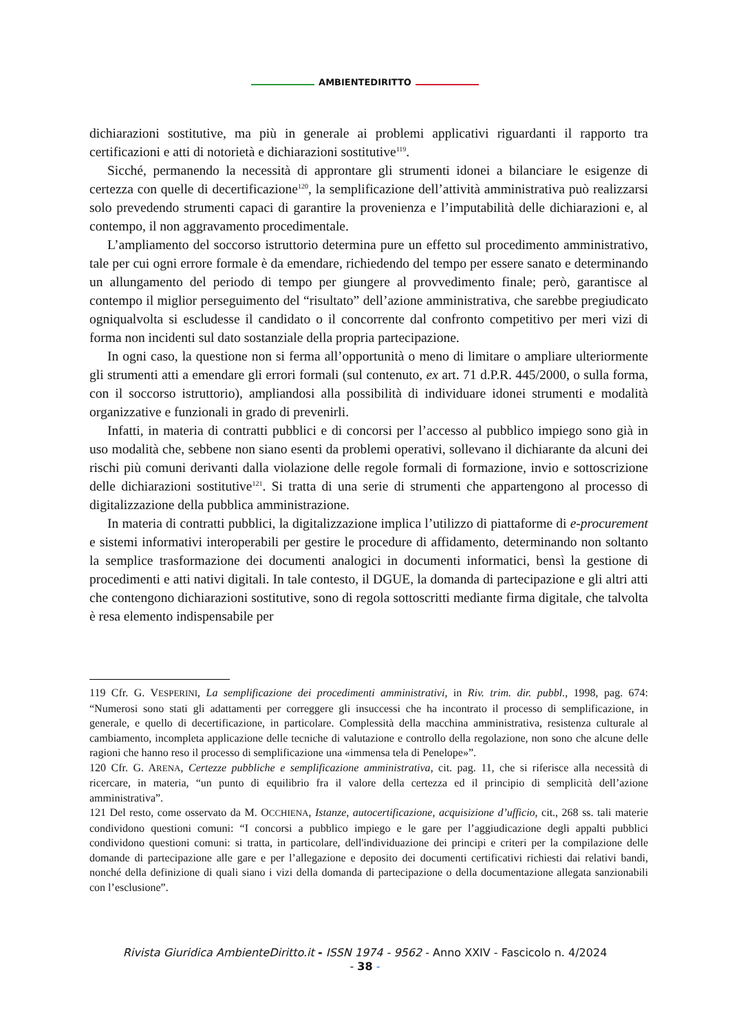AMBIENTEDIRITTO
dichiarazioni sostitutive, ma più in generale ai problemi applicativi riguardanti il rapporto tra certificazioni e atti di notorietà e dichiarazioni sostitutive<sup>119</sup>.
Sicché, permanendo la necessità di approntare gli strumenti idonei a bilanciare le esigenze di certezza con quelle di decertificazione<sup>120</sup>, la semplificazione dell’attività amministrativa può realizzarsi solo prevedendo strumenti capaci di garantire la provenienza e l’imputabilità delle dichiarazioni e, al contempo, il non aggravamento procedimentale.
L’ampliamento del soccorso istruttorio determina pure un effetto sul procedimento amministrativo, tale per cui ogni errore formale è da emendare, richiedendo del tempo per essere sanato e determinando un allungamento del periodo di tempo per giungere al provvedimento finale; però, garantisce al contempo il miglior perseguimento del “risultato” dell’azione amministrativa, che sarebbe pregiudicato ogniqualvolta si escludesse il candidato o il concorrente dal confronto competitivo per meri vizi di forma non incidenti sul dato sostanziale della propria partecipazione.
In ogni caso, la questione non si ferma all’opportunità o meno di limitare o ampliare ulteriormente gli strumenti atti a emendare gli errori formali (sul contenuto, ex art. 71 d.P.R. 445/2000, o sulla forma, con il soccorso istruttorio), ampliandosi alla possibilità di individuare idonei strumenti e modalità organizzative e funzionali in grado di prevenirli.
Infatti, in materia di contratti pubblici e di concorsi per l’accesso al pubblico impiego sono già in uso modalità che, sebbene non siano esenti da problemi operativi, sollevano il dichiarante da alcuni dei rischi più comuni derivanti dalla violazione delle regole formali di formazione, invio e sottoscrizione delle dichiarazioni sostitutive<sup>121</sup>. Si tratta di una serie di strumenti che appartengono al processo di digitalizzazione della pubblica amministrazione.
In materia di contratti pubblici, la digitalizzazione implica l’utilizzo di piattaforme di e-procurement e sistemi informativi interoperabili per gestire le procedure di affidamento, determinando non soltanto la semplice trasformazione dei documenti analogici in documenti informatici, bensì la gestione di procedimenti e atti nativi digitali. In tale contesto, il DGUE, la domanda di partecipazione e gli altri atti che contengono dichiarazioni sostitutive, sono di regola sottoscritti mediante firma digitale, che talvolta è resa elemento indispensabile per
119 Cfr. G. VESPERINI, La semplificazione dei procedimenti amministrativi, in Riv. trim. dir. pubbl., 1998, pag. 674: “Numerosi sono stati gli adattamenti per correggere gli insuccessi che ha incontrato il processo di semplificazione, in generale, e quello di decertificazione, in particolare. Complessità della macchina amministrativa, resistenza culturale al cambiamento, incompleta applicazione delle tecniche di valutazione e controllo della regolazione, non sono che alcune delle ragioni che hanno reso il processo di semplificazione una «immensa tela di Penelope»”.
120 Cfr. G. ARENA, Certezze pubbliche e semplificazione amministrativa, cit. pag. 11, che si riferisce alla necessità di ricercare, in materia, “un punto di equilibrio fra il valore della certezza ed il principio di semplicità dell’azione amministrativa”.
121 Del resto, come osservato da M. OCCHIENA, Istanze, autocertificazione, acquisizione d’ufficio, cit., 268 ss. tali materie condividono questioni comuni: “I concorsi a pubblico impiego e le gare per l’aggiudicazione degli appalti pubblici condividono questioni comuni: si tratta, in particolare, dell'individuazione dei principi e criteri per la compilazione delle domande di partecipazione alle gare e per l’allegazione e deposito dei documenti certificativi richiesti dai relativi bandi, nonché della definizione di quali siano i vizi della domanda di partecipazione o della documentazione allegata sanzionabili con l’esclusione”.
Rivista Giuridica AmbienteDiritto.it - ISSN 1974 - 9562 - Anno XXIV - Fascicolo n. 4/2024
- 38 -